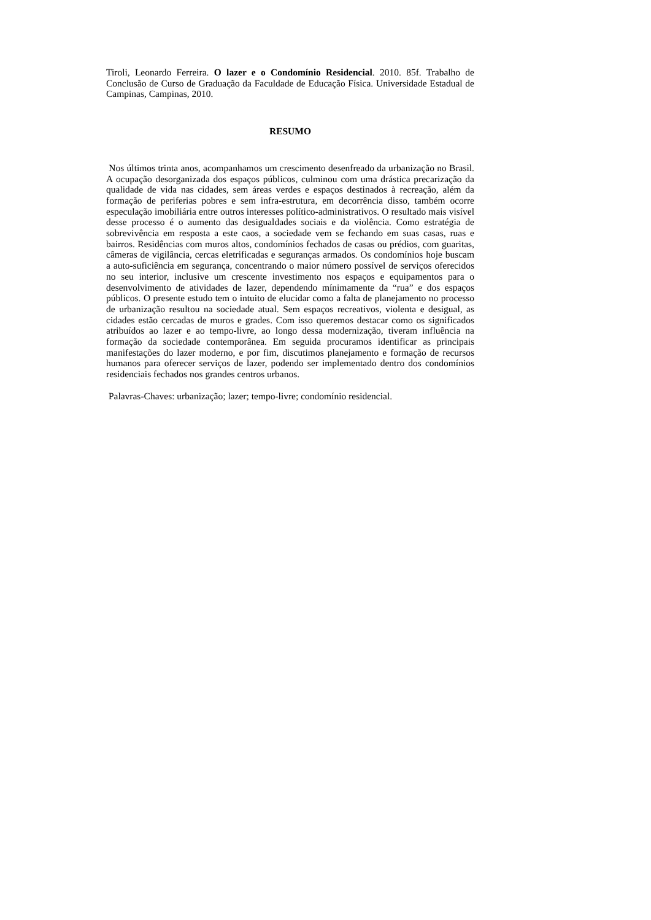Tiroli, Leonardo Ferreira. O lazer e o Condomínio Residencial. 2010. 85f. Trabalho de Conclusão de Curso de Graduação da Faculdade de Educação Física. Universidade Estadual de Campinas, Campinas, 2010.
RESUMO
Nos últimos trinta anos, acompanhamos um crescimento desenfreado da urbanização no Brasil. A ocupação desorganizada dos espaços públicos, culminou com uma drástica precarização da qualidade de vida nas cidades, sem áreas verdes e espaços destinados à recreação, além da formação de periferias pobres e sem infra-estrutura, em decorrência disso, também ocorre especulação imobiliária entre outros interesses político-administrativos. O resultado mais visível desse processo é o aumento das desigualdades sociais e da violência. Como estratégia de sobrevivência em resposta a este caos, a sociedade vem se fechando em suas casas, ruas e bairros. Residências com muros altos, condomínios fechados de casas ou prédios, com guaritas, câmeras de vigilância, cercas eletrificadas e seguranças armados. Os condomínios hoje buscam a auto-suficiência em segurança, concentrando o maior número possível de serviços oferecidos no seu interior, inclusive um crescente investimento nos espaços e equipamentos para o desenvolvimento de atividades de lazer, dependendo mínimamente da “rua” e dos espaços públicos. O presente estudo tem o intuito de elucidar como a falta de planejamento no processo de urbanização resultou na sociedade atual. Sem espaços recreativos, violenta e desigual, as cidades estão cercadas de muros e grades. Com isso queremos destacar como os significados atribuídos ao lazer e ao tempo-livre, ao longo dessa modernização, tiveram influência na formação da sociedade contemporânea. Em seguida procuramos identificar as principais manifestações do lazer moderno, e por fim, discutimos planejamento e formação de recursos humanos para oferecer serviços de lazer, podendo ser implementado dentro dos condomínios residenciais fechados nos grandes centros urbanos.
Palavras-Chaves: urbanização; lazer; tempo-livre; condomínio residencial.